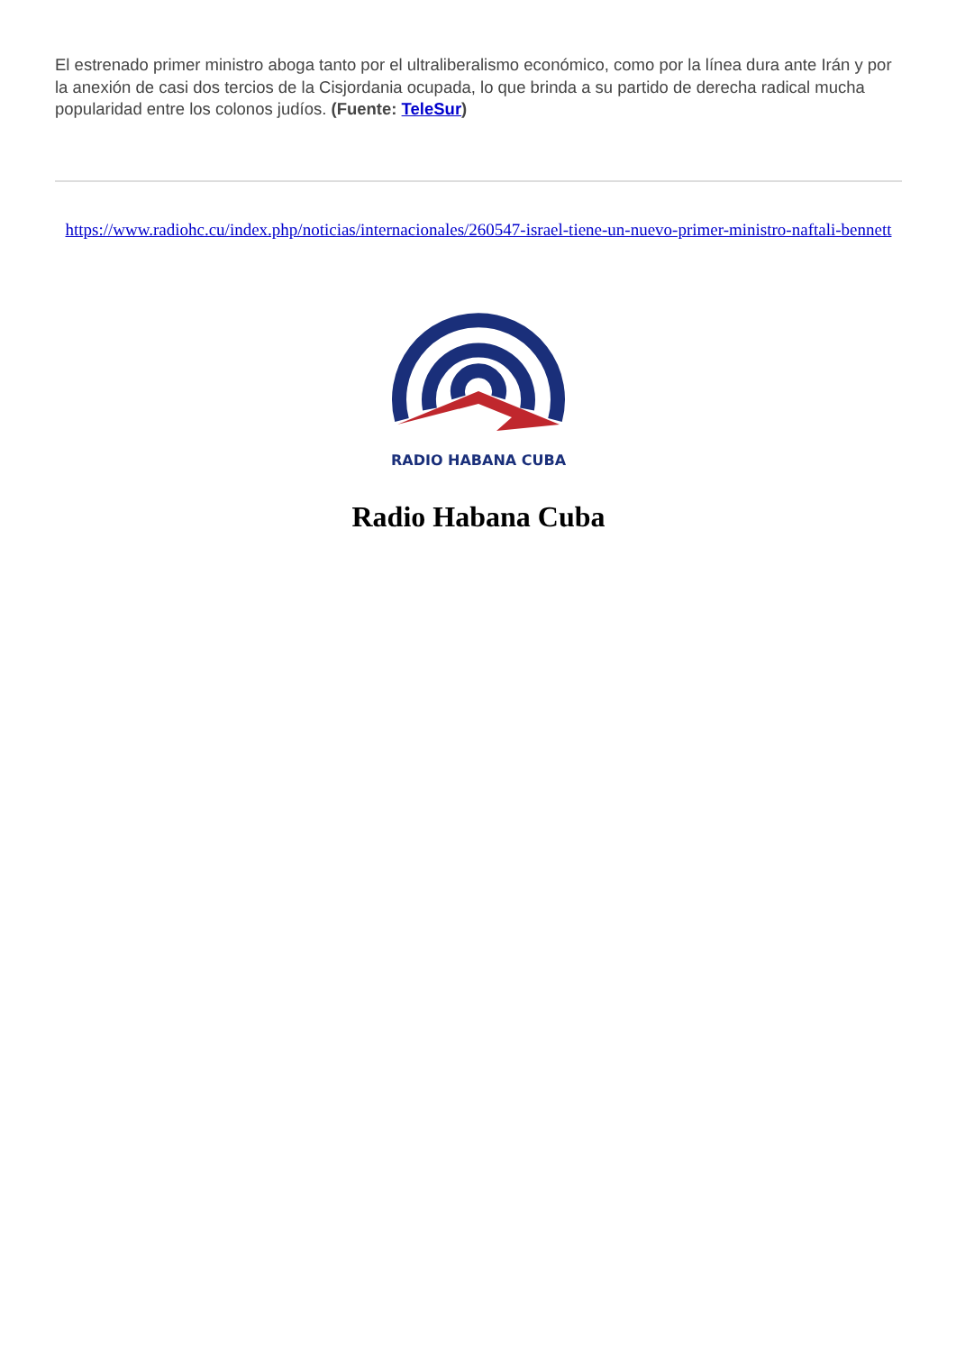El estrenado primer ministro aboga tanto por el ultraliberalismo económico, como por la línea dura ante Irán y por la anexión de casi dos tercios de la Cisjordania ocupada, lo que brinda a su partido de derecha radical mucha popularidad entre los colonos judíos. (Fuente: TeleSur)
https://www.radiohc.cu/index.php/noticias/internacionales/260547-israel-tiene-un-nuevo-primer-ministro-naftali-bennett
RADIO HABANA CUBA
Radio Habana Cuba